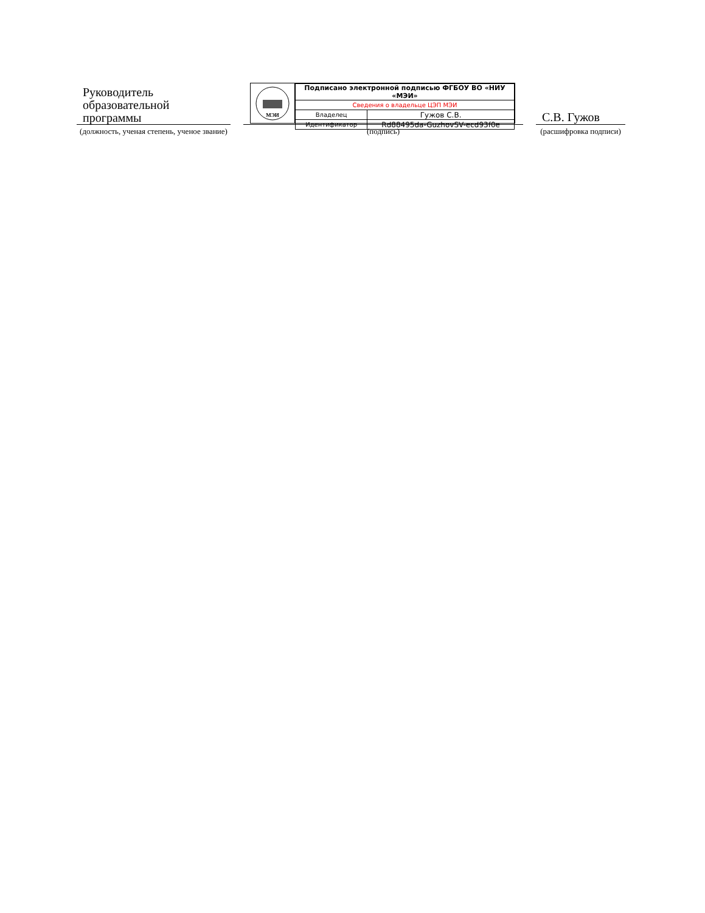Руководитель образовательной программы
(должность, ученая степень, ученое звание)
МЭИ
| Подписано электронной подписью ФГБОУ ВО «НИУ «МЭИ» | |
| Сведения о владельце ЦЭП МЭИ | |
| Владелец | Гужов С.В. |
| Идентификатор | Rd88495da-GuzhovSV-ecd93f0e |
(подпись)
С.В. Гужов
(расшифровка подписи)